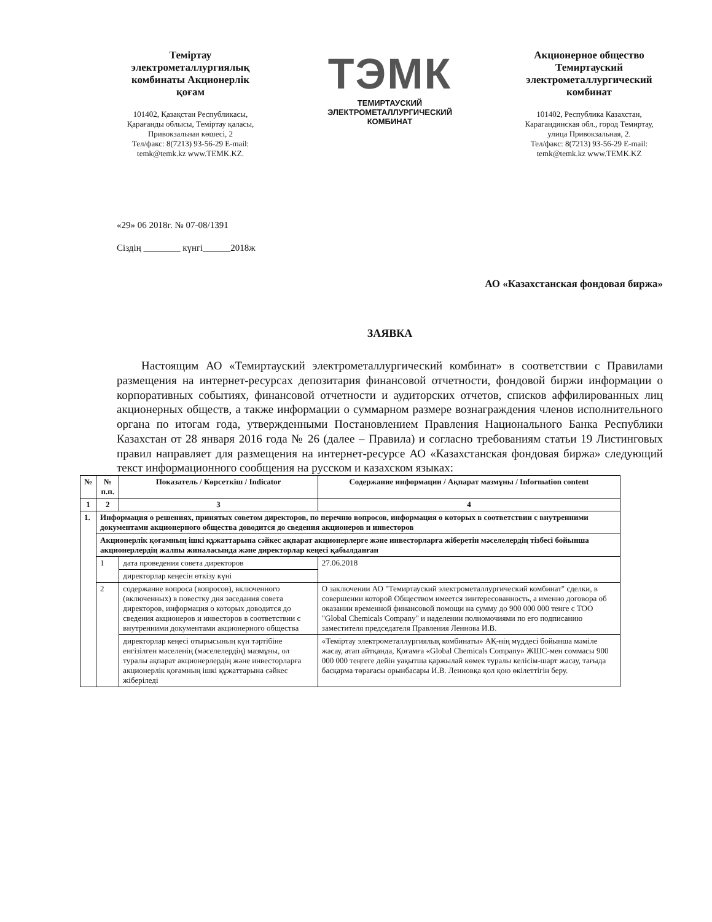Темiртау электрометаллургиялық комбинаты Акционерлiк қоғам
101402, Қазақстан Республикасы, Қарағанды облысы, Темiртау қаласы, Привокзальная көшесi, 2
Тел/факс: 8(7213) 93-56-29 E-mail: temk@temk.kz www.TEMK.KZ.
ТЭМК
ТЕМИРТАУСКИЙ
ЭЛЕКТРОМЕТАЛЛУРГИЧЕСКИЙ
КОМБИНАТ
Акционерное общество Темиртауский электрометаллургический комбинат
101402, Республика Казахстан, Карагандинская обл., город Темиртау, улица Привокзальная, 2.
Тел/факс: 8(7213) 93-56-29 E-mail: temk@temk.kz www.TEMK.KZ
«29» 06 2018г. № 07-08/1391
Сiздiң ________ күнгi______2018ж
АО «Казахстанская фондовая биржа»
ЗАЯВКА
Настоящим АО «Темиртауский электрометаллургический комбинат» в соответствии с Правилами размещения на интернет-ресурсах депозитария финансовой отчетности, фондовой биржи информации о корпоративных событиях, финансовой отчетности и аудиторских отчетов, списков аффилированных лиц акционерных обществ, а также информации о суммарном размере вознаграждения членов исполнительного органа по итогам года, утвержденными Постановлением Правления Национального Банка Республики Казахстан от 28 января 2016 года № 26 (далее – Правила) и согласно требованиям статьи 19 Листинговых правил направляет для размещения на интернет-ресурсе АО «Казахстанская фондовая биржа» следующий текст информационного сообщения на русском и казахском языках:
| № | № п.п. | Показатель / Көрсеткiш / Indicator | Содержание информации / Ақпарат мазмұны / Information content |
| --- | --- | --- | --- |
| 1 | 2 | 3 | 4 |
| 1. | Информация о решениях, принятых советом директоров, по перечню вопросов, информация о которых в соответствии с внутренними документами акционерного общества доводится до сведения акционеров и инвесторов | | |
| | Акционерлiк қоғамның iшкi құжаттарына сәйкес ақпарат акционерлерге және инвесторларға жiберетiн мәселелердiң тiзбесi бойынша акционерлердiң жалпы жиналасында және директорлар кеңесi қабылданған | | |
| | 1 | дата проведения совета директоров | 27.06.2018 |
| | | директорлар кеңесiн өткiзу күнi | |
| | 2 | содержание вопроса (вопросов), включенного (включенных) в повестку дня заседания совета директоров, информация о которых доводится до сведения акционеров и инвесторов в соответствии с внутренними документами акционерного общества | О заключении АО "Темиртауский электрометаллургический комбинат" сделки, в совершении которой Обществом имеется зинтересованность, а именно договора об оказании временной финансовой помощи на сумму до 900 000 000 тенге с ТОО "Global Chemicals Company" и наделении полномочиями по его подписанию заместителя председателя Правления Леннова И.В. |
| | | директорлар кеңесi отырысының күн тәртiбiне енгiзiлген мәселенiң (мәселелердiң) мазмұны, ол туралы ақпарат акционерлердiң және инвесторларға акционерлiк қоғамның iшкi құжаттарына сәйкес жiберiледi | «Темiртау электрометаллургиялық комбинаты» АҚ-нiң мүддесi бойынша мәмiле жасау, атап айтқанда, Қоғамға «Global Chemicals Company» ЖШС-мен соммасы 900 000 000 теңгеге дейiн уақытша қаржылай көмек туралы келiсiм-шарт жасау, тағыда басқарма төрағасы орынбасары И.В. Ленновқа қол қою өкiлеттiгiн беру. |